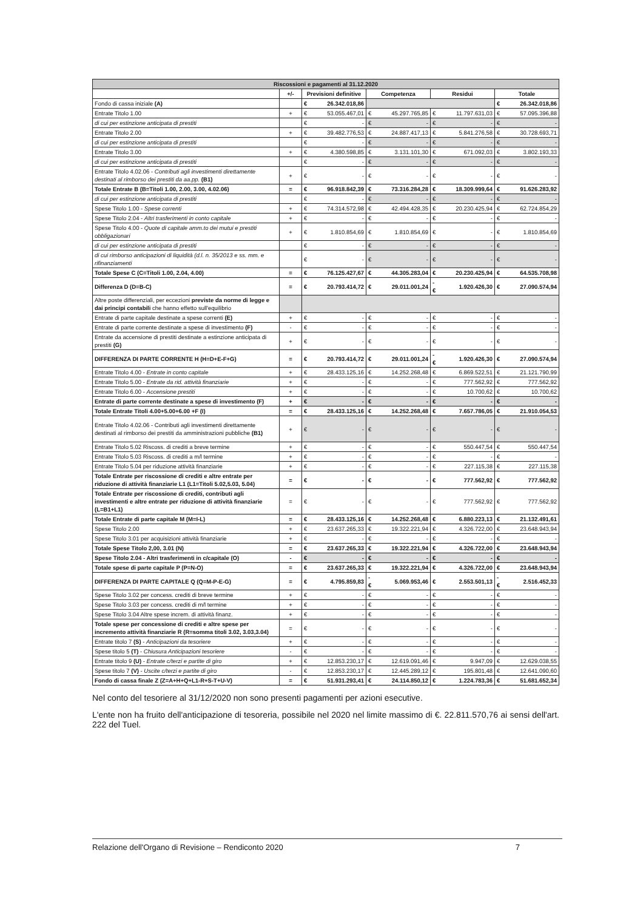| Riscossioni e pagamenti al 31.12.2020 | | | | | | | | | |
| | +/- | Previsioni definitive | | Competenza | | Residui | | Totale | |
| Fondo di cassa iniziale (A) | | € | 26.342.018,86 | | | | | € | 26.342.018,86 |
| Entrate Titolo 1.00 | + | € | 53.055.467,01 | € | 45.297.765,85 | € | 11.797.631,03 | € | 57.095.396,88 |
| di cui per estinzione anticipata di prestiti | | € | - | € | - | € | - | € | - |
| Entrate Titolo 2.00 | + | € | 39.482.776,53 | € | 24.887.417,13 | € | 5.841.276,58 | € | 30.728.693,71 |
| di cui per estinzione anticipata di prestiti | | € | - | € | - | € | - | € | - |
| Entrate Titolo 3.00 | + | € | 4.380.598,85 | € | 3.131.101,30 | € | 671.092,03 | € | 3.802.193,33 |
| di cui per estinzione anticipata di prestiti | | € | - | € | - | € | - | € | - |
| Entrate Titolo 4.02.06 - Contributi agli investimenti direttamente destinati al rimborso dei prestiti da aa.pp. (B1) | + | € | - | € | - | € | - | € | - |
| Totale Entrate B (B=Titoli 1.00, 2.00, 3.00, 4.02.06) | = | € | 96.918.842,39 | € | 73.316.284,28 | € | 18.309.999,64 | € | 91.626.283,92 |
| di cui per estinzione anticipata di prestiti | | € | - | € | - | € | - | € | - |
| Spese Titolo 1.00 - Spese correnti | + | € | 74.314.572,98 | € | 42.494.428,35 | € | 20.230.425,94 | € | 62.724.854,29 |
| Spese Titolo 2.04 - Altri trasferimenti in conto capitale | + | € | - | € | - | € | - | € | - |
| Spese Titolo 4.00 - Quote di capitale amm.to dei mutui e prestiti obbligazionari | + | € | 1.810.854,69 | € | 1.810.854,69 | € | - | € | 1.810.854,69 |
| di cui per estinzione anticipata di prestiti | | € | - | € | - | € | - | € | - |
| di cui rimborso anticipazioni di liquidità (d.l. n. 35/2013 e ss. mm. e rifinanziamenti | | € | - | € | - | € | - | € | - |
| Totale Spese C (C=Titoli 1.00, 2.04, 4.00) | = | € | 76.125.427,67 | € | 44.305.283,04 | € | 20.230.425,94 | € | 64.535.708,98 |
| Differenza D (D=B-C) | = | € | 20.793.414,72 | € | 29.011.001,24 | -€ | 1.920.426,30 | € | 27.090.574,94 |
| Altre poste differenziali, per eccezioni previste da norme di legge e dai principi contabili che hanno effetto sull'equilibrio | | | | | | | | | |
| Entrate di parte capitale destinate a spese correnti (E) | + | € | - | € | - | € | - | € | - |
| Entrate di parte corrente destinate a spese di investimento (F) | - | € | - | € | - | € | - | € | - |
| Entrate da accensione di prestiti destinate a estinzione anticipata di prestiti (G) | + | € | - | € | - | € | - | € | - |
| DIFFERENZA DI PARTE CORRENTE H (H=D+E-F+G) | = | € | 20.793.414,72 | € | 29.011.001,24 | -€ | 1.920.426,30 | € | 27.090.574,94 |
| Entrate Titolo 4.00 - Entrate in conto capitale | + | € | 28.433.125,16 | € | 14.252.268,48 | € | 6.869.522,51 | € | 21.121.790,99 |
| Entrate Titolo 5.00 - Entrate da rid. attività finanziarie | + | € | - | € | - | € | 777.562,92 | € | 777.562,92 |
| Entrate Titolo 6.00 - Accensione prestiti | + | € | - | € | - | € | 10.700,62 | € | 10.700,62 |
| Entrate di parte corrente destinate a spese di investimento (F) | + | € | - | € | - | € | - | € | - |
| Totale Entrate Titoli 4.00+5.00+6.00 +F (I) | = | € | 28.433.125,16 | € | 14.252.268,48 | € | 7.657.786,05 | € | 21.910.054,53 |
| Entrate Titolo 4.02.06 - Contributi agli investimenti direttamente destinati al rimborso dei prestiti da amministrazioni pubbliche (B1) | + | € | - | € | - | € | - | € | - |
| Entrate Titolo 5.02 Riscoss. di crediti a breve termine | + | € | - | € | - | € | 550.447,54 | € | 550.447,54 |
| Entrate Titolo 5.03 Riscoss. di crediti a m/l termine | + | € | - | € | - | € | - | € | - |
| Entrate Titolo 5.04 per riduzione attività finanziarie | + | € | - | € | - | € | 227.115,38 | € | 227.115,38 |
| Totale Entrate per riscossione di crediti e altre entrate per riduzione di attività finanziarie L1 (L1=Titoli 5.02,5.03, 5.04) | = | € | - | € | - | € | 777.562,92 | € | 777.562,92 |
| Totale Entrate per riscossione di crediti, contributi agli investimenti e altre entrate per riduzione di attività finanziarie (L=B1+L1) | = | € | - | € | - | € | 777.562,92 | € | 777.562,92 |
| Totale Entrate di parte capitale M (M=I-L) | = | € | 28.433.125,16 | € | 14.252.268,48 | € | 6.880.223,13 | € | 21.132.491,61 |
| Spese Titolo 2.00 | + | € | 23.637.265,33 | € | 19.322.221,94 | € | 4.326.722,00 | € | 23.648.943,94 |
| Spese Titolo 3.01 per acquisizioni attività finanziarie | + | € | - | € | - | € | - | € | - |
| Totale Spese Titolo 2,00, 3.01 (N) | = | € | 23.637.265,33 | € | 19.322.221,94 | € | 4.326.722,00 | € | 23.648.943,94 |
| Spese Titolo 2.04 - Altri trasferimenti in c/capitale (O) | - | € | - | € | - | € | - | € | - |
| Totale spese di parte capitale P (P=N-O) | = | € | 23.637.265,33 | € | 19.322.221,94 | € | 4.326.722,00 | € | 23.648.943,94 |
| DIFFERENZA DI PARTE CAPITALE Q (Q=M-P-E-G) | = | € | 4.795.859,83 | -€ | 5.069.953,46 | € | 2.553.501,13 | -€ | 2.516.452,33 |
| Spese Titolo 3.02 per concess. crediti di breve termine | + | € | - | € | - | € | - | € | - |
| Spese Titolo 3.03 per concess. crediti di m/l termine | + | € | - | € | - | € | - | € | - |
| Spese Titolo 3.04 Altre spese increm. di attività finanz. | + | € | - | € | - | € | - | € | - |
| Totale spese per concessione di crediti e altre spese per incremento attività finanziarie R (R=somma titoli 3.02, 3.03,3.04) | = | € | - | € | - | € | - | € | - |
| Entrate titolo 7 (S) - Anticipazioni da tesoriere | + | € | - | € | - | € | - | € | - |
| Spese titolo 5 (T) - Chiusura Anticipazioni tesoriere | - | € | - | € | - | € | - | € | - |
| Entrate titolo 9 (U) - Entrate c/terzi e partite di giro | + | € | 12.853.230,17 | € | 12.619.091,46 | € | 9.947,09 | € | 12.629.038,55 |
| Spese titolo 7 (V) - Uscite c/terzi e partite di giro | - | € | 12.853.230,17 | € | 12.445.289,12 | € | 195.801,48 | € | 12.641.090,60 |
| Fondo di cassa finale Z (Z=A+H+Q+L1-R+S-T+U-V) | = | € | 51.931.293,41 | € | 24.114.850,12 | € | 1.224.783,36 | € | 51.681.652,34 |
Nel conto del tesoriere al 31/12/2020 non sono presenti pagamenti per azioni esecutive.
L'ente non ha fruito dell'anticipazione di tesoreria, possibile nel 2020 nel limite massimo di €. 22.811.570,76 ai sensi dell'art. 222 del Tuel.
Relazione dell'Organo di Revisione – Rendiconto 2020 7